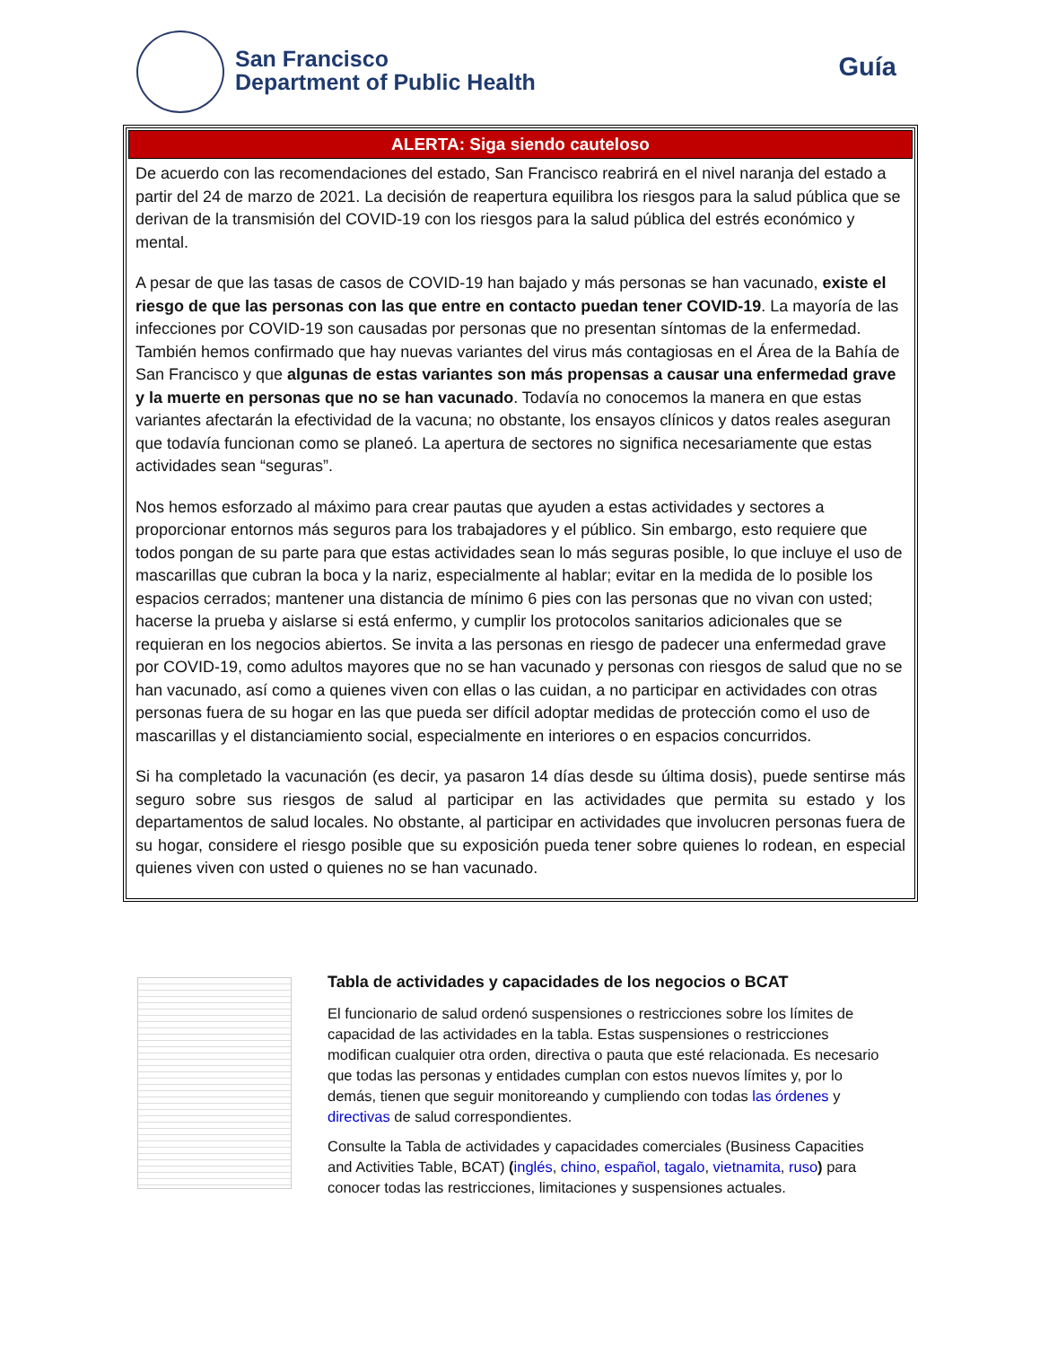San Francisco
Department of Public Health
Guía
ALERTA: Siga siendo cauteloso
De acuerdo con las recomendaciones del estado, San Francisco reabrirá en el nivel naranja del estado a partir del 24 de marzo de 2021. La decisión de reapertura equilibra los riesgos para la salud pública que se derivan de la transmisión del COVID-19 con los riesgos para la salud pública del estrés económico y mental.
A pesar de que las tasas de casos de COVID-19 han bajado y más personas se han vacunado, existe el riesgo de que las personas con las que entre en contacto puedan tener COVID-19. La mayoría de las infecciones por COVID-19 son causadas por personas que no presentan síntomas de la enfermedad. También hemos confirmado que hay nuevas variantes del virus más contagiosas en el Área de la Bahía de San Francisco y que algunas de estas variantes son más propensas a causar una enfermedad grave y la muerte en personas que no se han vacunado. Todavía no conocemos la manera en que estas variantes afectarán la efectividad de la vacuna; no obstante, los ensayos clínicos y datos reales aseguran que todavía funcionan como se planeó. La apertura de sectores no significa necesariamente que estas actividades sean “seguras”.
Nos hemos esforzado al máximo para crear pautas que ayuden a estas actividades y sectores a proporcionar entornos más seguros para los trabajadores y el público. Sin embargo, esto requiere que todos pongan de su parte para que estas actividades sean lo más seguras posible, lo que incluye el uso de mascarillas que cubran la boca y la nariz, especialmente al hablar; evitar en la medida de lo posible los espacios cerrados; mantener una distancia de mínimo 6 pies con las personas que no vivan con usted; hacerse la prueba y aislarse si está enfermo, y cumplir los protocolos sanitarios adicionales que se requieran en los negocios abiertos. Se invita a las personas en riesgo de padecer una enfermedad grave por COVID-19, como adultos mayores que no se han vacunado y personas con riesgos de salud que no se han vacunado, así como a quienes viven con ellas o las cuidan, a no participar en actividades con otras personas fuera de su hogar en las que pueda ser difícil adoptar medidas de protección como el uso de mascarillas y el distanciamiento social, especialmente en interiores o en espacios concurridos.
Si ha completado la vacunación (es decir, ya pasaron 14 días desde su última dosis), puede sentirse más seguro sobre sus riesgos de salud al participar en las actividades que permita su estado y los departamentos de salud locales. No obstante, al participar en actividades que involucren personas fuera de su hogar, considere el riesgo posible que su exposición pueda tener sobre quienes lo rodean, en especial quienes viven con usted o quienes no se han vacunado.
Tabla de actividades y capacidades de los negocios o BCAT
El funcionario de salud ordenó suspensiones o restricciones sobre los límites de capacidad de las actividades en la tabla. Estas suspensiones o restricciones modifican cualquier otra orden, directiva o pauta que esté relacionada. Es necesario que todas las personas y entidades cumplan con estos nuevos límites y, por lo demás, tienen que seguir monitoreando y cumpliendo con todas las órdenes y directivas de salud correspondientes.
Consulte la Tabla de actividades y capacidades comerciales (Business Capacities and Activities Table, BCAT) (inglés, chino, español, tagalo, vietnamita, ruso) para conocer todas las restricciones, limitaciones y suspensiones actuales.